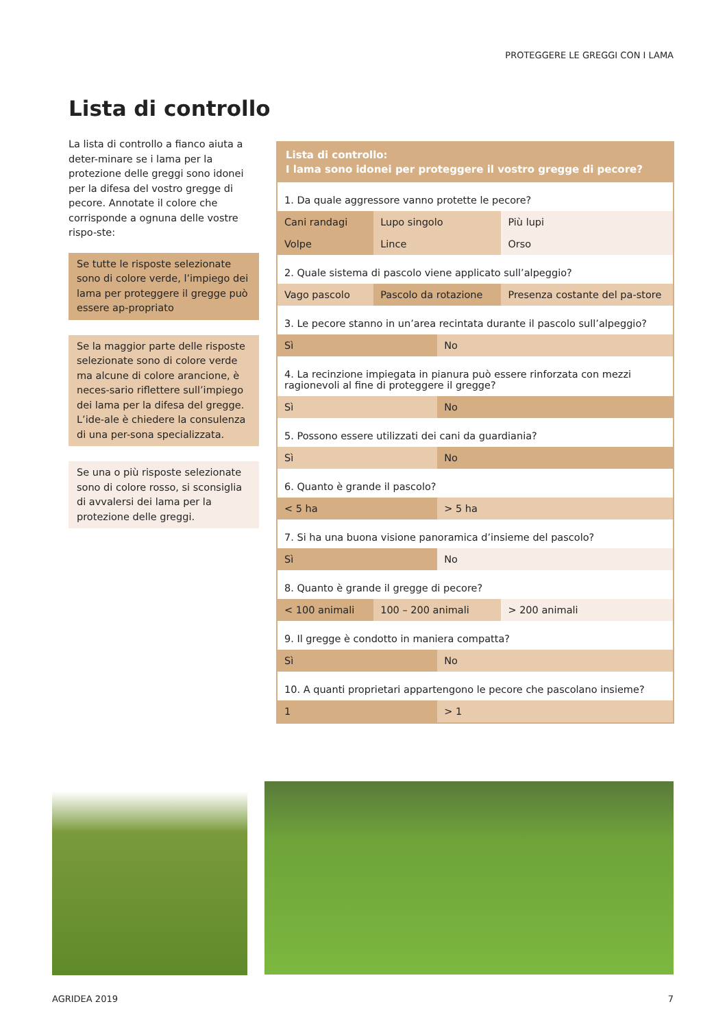PROTEGGERE LE GREGGI CON I LAMA
Lista di controllo
La lista di controllo a fianco aiuta a deter-minare se i lama per la protezione delle greggi sono idonei per la difesa del vostro gregge di pecore. Annotate il colore che corrisponde a ognuna delle vostre rispo-ste:
Se tutte le risposte selezionate sono di colore verde, l’impiego dei lama per proteggere il gregge può essere ap-propriato
Se la maggior parte delle risposte selezionate sono di colore verde ma alcune di colore arancione, è neces-sario riflettere sull’impiego dei lama per la difesa del gregge. L’ide-ale è chiedere la consulenza di una per-sona specializzata.
Se una o più risposte selezionate sono di colore rosso, si sconsiglia di avvalersi dei lama per la protezione delle greggi.
| Lista di controllo: I lama sono idonei per proteggere il vostro gregge di pecore? | | | |
| --- | --- | --- | --- |
| 1. Da quale aggressore vanno protette le pecore? | | | |
| Cani randagi | Lupo singolo | | Più lupi |
| Volpe | Lince | | Orso |
| 2. Quale sistema di pascolo viene applicato sull’alpeggio? | | | |
| Vago pascolo | Pascolo da rotazione | | Presenza costante del pa-store |
| 3. Le pecore stanno in un’area recintata durante il pascolo sull’alpeggio? | | | |
| Sì | | No | |
| 4. La recinzione impiegata in pianura può essere rinforzata con mezzi ragionevoli al fine di proteggere il gregge? | | | |
| Sì | | No | |
| 5. Possono essere utilizzati dei cani da guardiania? | | | |
| Sì | | No | |
| 6. Quanto è grande il pascolo? | | | |
| < 5 ha | | > 5 ha | |
| 7. Si ha una buona visione panoramica d’insieme del pascolo? | | | |
| Sì | | No | |
| 8. Quanto è grande il gregge di pecore? | | | |
| < 100 animali | 100 – 200 animali | | > 200 animali |
| 9. Il gregge è condotto in maniera compatta? | | | |
| Sì | | No | |
| 10. A quanti proprietari appartengono le pecore che pascolano insieme? | | | |
| 1 | | > 1 | |
AGRIDEA 2019 7